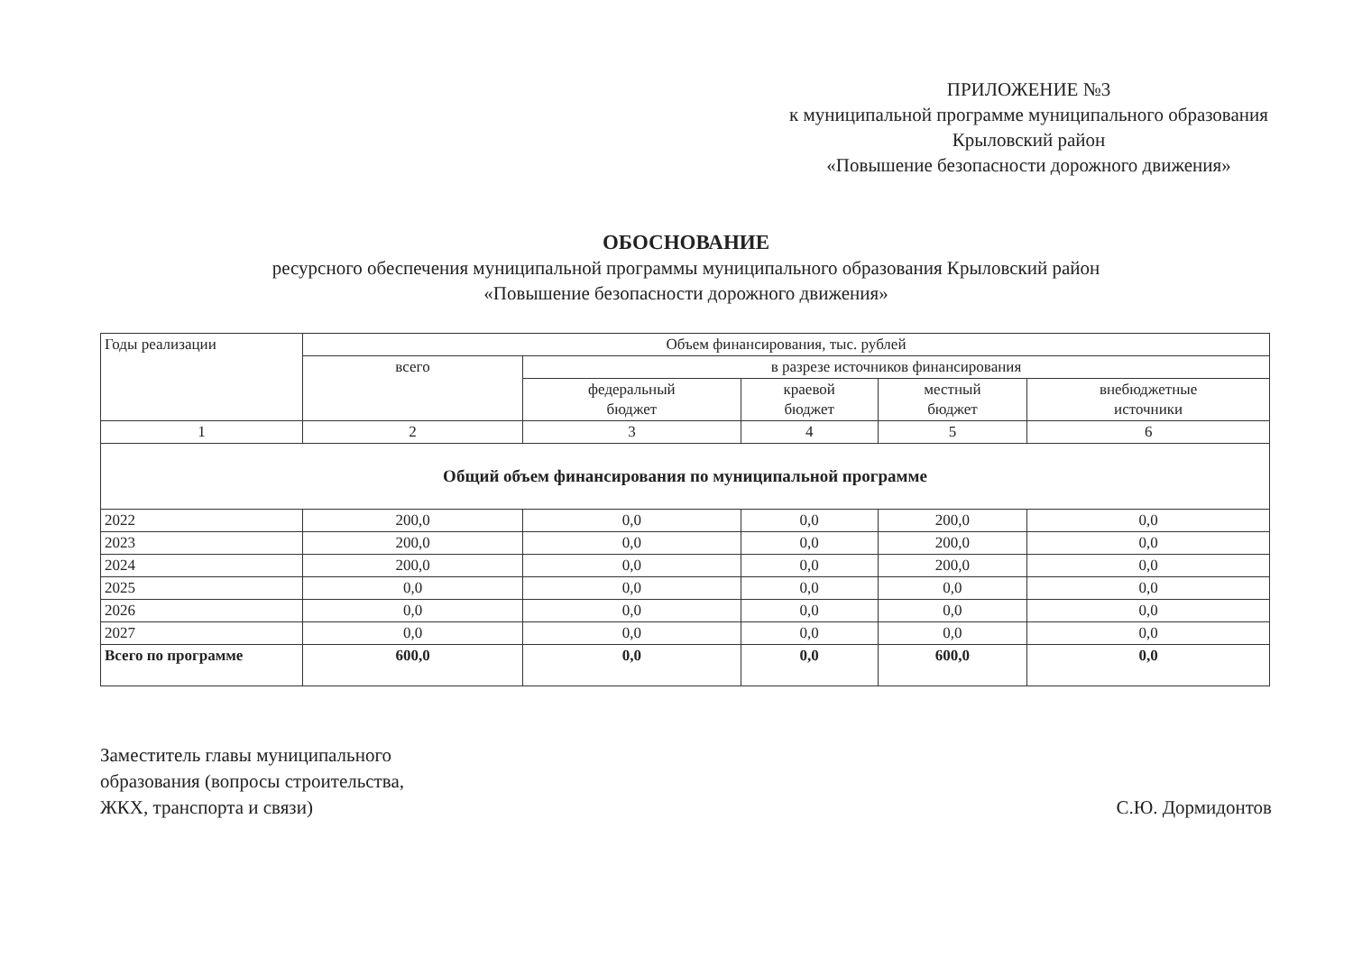ПРИЛОЖЕНИЕ №3
к муниципальной программе муниципального образования Крыловский район
«Повышение безопасности дорожного движения»
ОБОСНОВАНИЕ
ресурсного обеспечения муниципальной программы муниципального образования Крыловский район
«Повышение безопасности дорожного движения»
| Годы реализации | Объем финансирования, тыс. рублей | | | | |
| --- | --- | --- | --- | --- | --- |
| | всего | в разрезе источников финансирования | | | |
| | | федеральный бюджет | краевой бюджет | местный бюджет | внебюджетные источники |
| 1 | 2 | 3 | 4 | 5 | 6 |
| Общий объем финансирования по муниципальной программе | | | | | |
| 2022 | 200,0 | 0,0 | 0,0 | 200,0 | 0,0 |
| 2023 | 200,0 | 0,0 | 0,0 | 200,0 | 0,0 |
| 2024 | 200,0 | 0,0 | 0,0 | 200,0 | 0,0 |
| 2025 | 0,0 | 0,0 | 0,0 | 0,0 | 0,0 |
| 2026 | 0,0 | 0,0 | 0,0 | 0,0 | 0,0 |
| 2027 | 0,0 | 0,0 | 0,0 | 0,0 | 0,0 |
| Всего по программе | 600,0 | 0,0 | 0,0 | 600,0 | 0,0 |
Заместитель главы муниципального
образования (вопросы строительства,
ЖКХ, транспорта и связи)
С.Ю. Дормидонтов